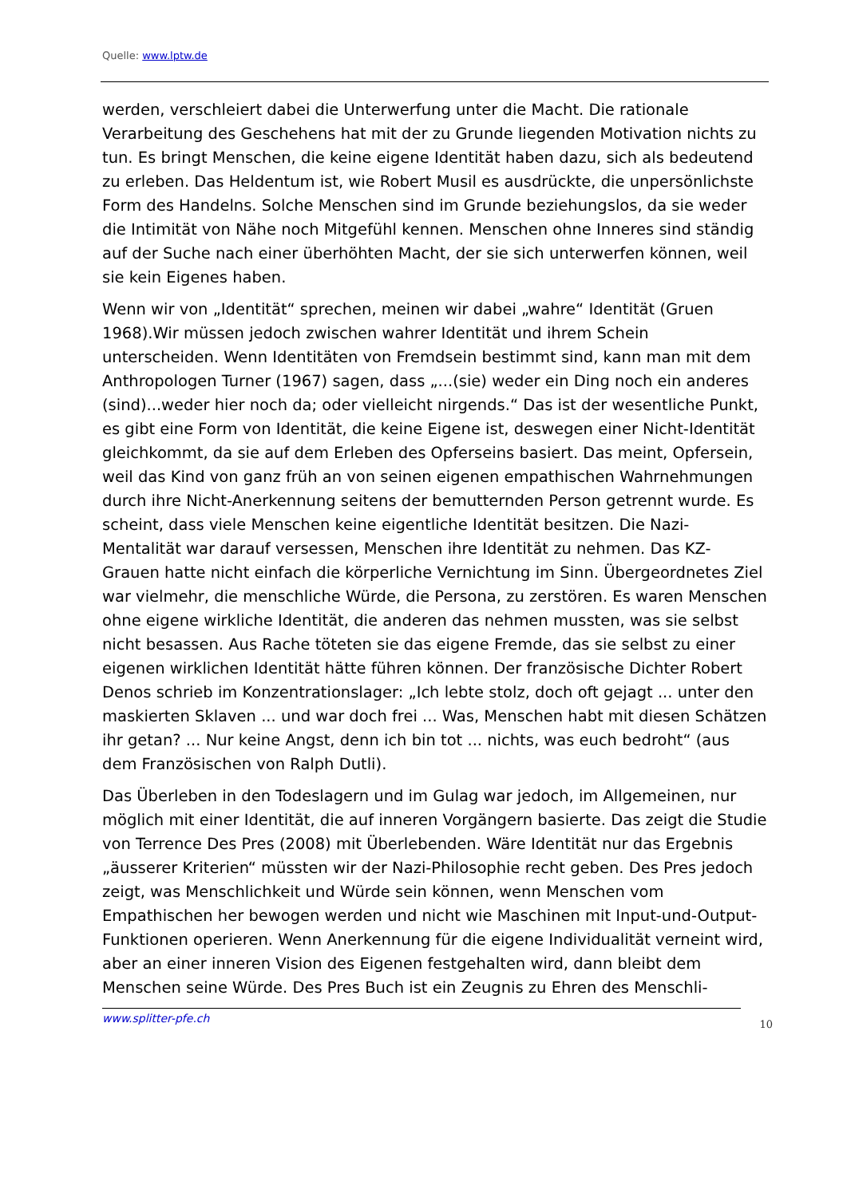Quelle: www.lptw.de
werden, verschleiert dabei die Unterwerfung unter die Macht. Die rationale Verarbeitung des Geschehens hat mit der zu Grunde liegenden Motivation nichts zu tun. Es bringt Menschen, die keine eigene Identität haben dazu, sich als bedeutend zu erleben. Das Heldentum ist, wie Robert Musil es ausdrückte, die unpersönlichste Form des Handelns. Solche Menschen sind im Grunde beziehungslos, da sie weder die Intimität von Nähe noch Mitgefühl kennen. Menschen ohne Inneres sind ständig auf der Suche nach einer überhöhten Macht, der sie sich unterwerfen können, weil sie kein Eigenes haben.
Wenn wir von „Identität“ sprechen, meinen wir dabei „wahre“ Identität (Gruen 1968).Wir müssen jedoch zwischen wahrer Identität und ihrem Schein unterscheiden. Wenn Identitäten von Fremdsein bestimmt sind, kann man mit dem Anthropologen Turner (1967) sagen, dass „...(sie) weder ein Ding noch ein anderes (sind)...weder hier noch da; oder vielleicht nirgends.“ Das ist der wesentliche Punkt, es gibt eine Form von Identität, die keine Eigene ist, deswegen einer Nicht-Identität gleichkommt, da sie auf dem Erleben des Opferseins basiert. Das meint, Opfersein, weil das Kind von ganz früh an von seinen eigenen empathischen Wahrnehmungen durch ihre Nicht-Anerkennung seitens der bemutternden Person getrennt wurde. Es scheint, dass viele Menschen keine eigentliche Identität besitzen. Die Nazi-Mentalität war darauf versessen, Menschen ihre Identität zu nehmen. Das KZ-Grauen hatte nicht einfach die körperliche Vernichtung im Sinn. Übergeordnetes Ziel war vielmehr, die menschliche Würde, die Persona, zu zerstören. Es waren Menschen ohne eigene wirkliche Identität, die anderen das nehmen mussten, was sie selbst nicht besassen. Aus Rache töteten sie das eigene Fremde, das sie selbst zu einer eigenen wirklichen Identität hätte führen können. Der französische Dichter Robert Denos schrieb im Konzentrationslager: „Ich lebte stolz, doch oft gejagt ... unter den maskierten Sklaven ... und war doch frei ... Was, Menschen habt mit diesen Schätzen ihr getan? ... Nur keine Angst, denn ich bin tot ... nichts, was euch bedroht“ (aus dem Französischen von Ralph Dutli).
Das Überleben in den Todeslagern und im Gulag war jedoch, im Allgemeinen, nur möglich mit einer Identität, die auf inneren Vorgängern basierte. Das zeigt die Studie von Terrence Des Pres (2008) mit Überlebenden. Wäre Identität nur das Ergebnis „äusserer Kriterien“ müssten wir der Nazi-Philosophie recht geben. Des Pres jedoch zeigt, was Menschlichkeit und Würde sein können, wenn Menschen vom Empathischen her bewogen werden und nicht wie Maschinen mit Input-und-Output-Funktionen operieren. Wenn Anerkennung für die eigene Individualität verneint wird, aber an einer inneren Vision des Eigenen festgehalten wird, dann bleibt dem Menschen seine Würde. Des Pres Buch ist ein Zeugnis zu Ehren des Menschli-
www.splitter-pfe.ch 10